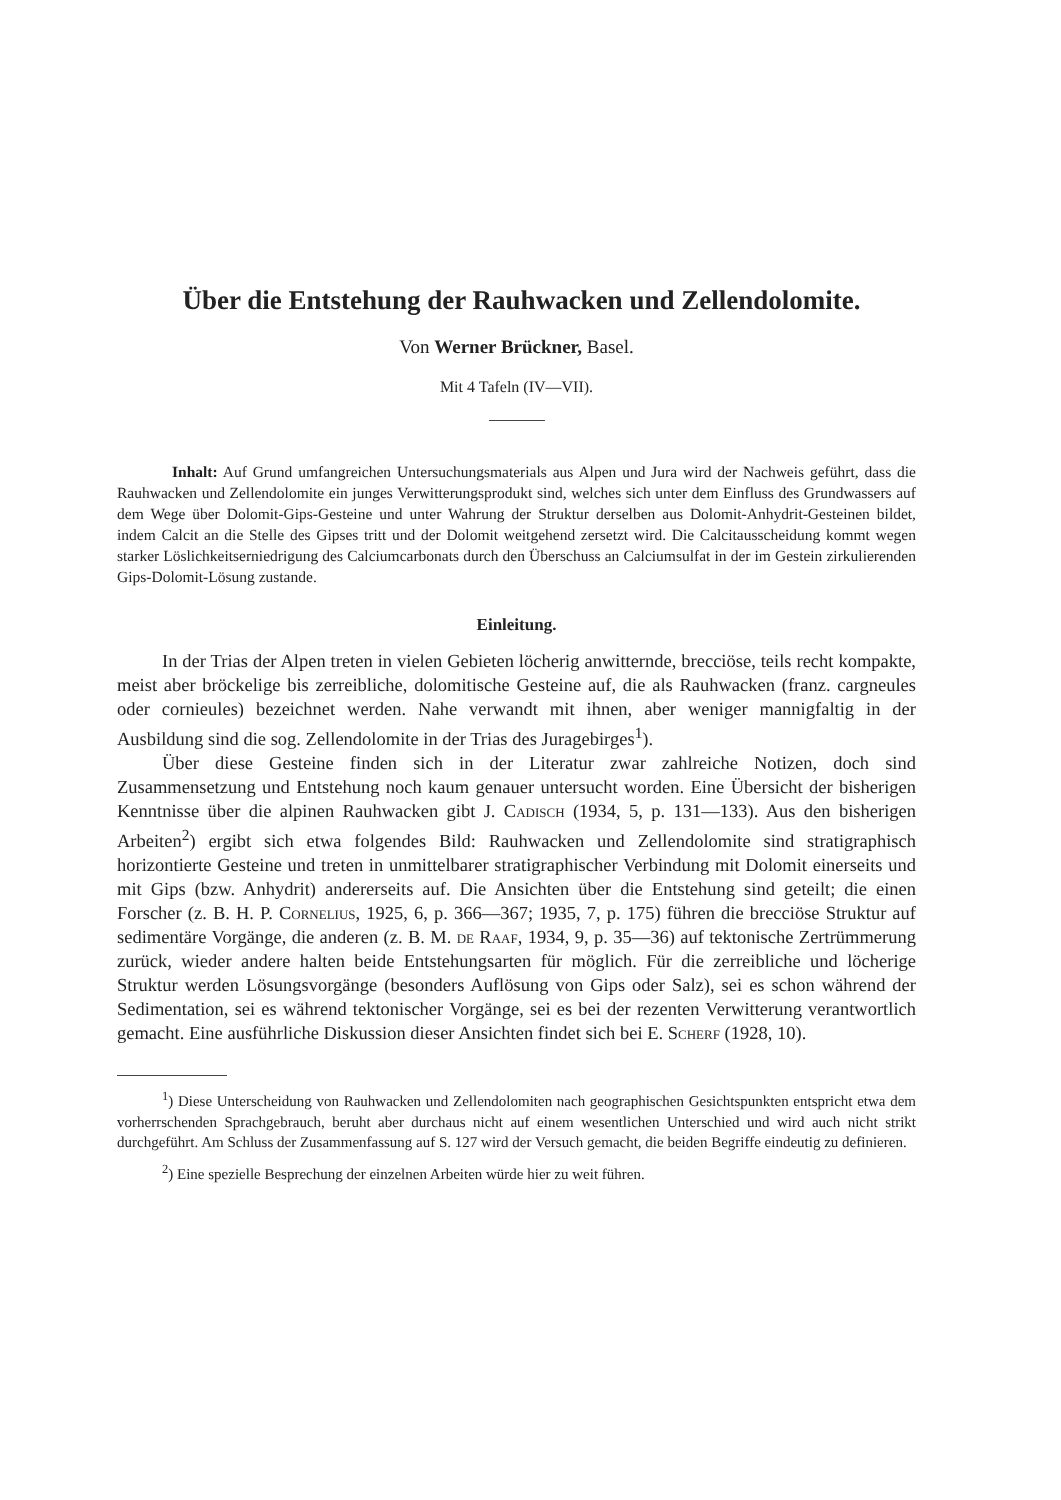Über die Entstehung der Rauhwacken und Zellendolomite.
Von Werner Brückner, Basel.
Mit 4 Tafeln (IV—VII).
Inhalt: Auf Grund umfangreichen Untersuchungsmaterials aus Alpen und Jura wird der Nachweis geführt, dass die Rauhwacken und Zellendolomite ein junges Verwitterungsprodukt sind, welches sich unter dem Einfluss des Grundwassers auf dem Wege über Dolomit-Gips-Gesteine und unter Wahrung der Struktur derselben aus Dolomit-Anhydrit-Gesteinen bildet, indem Calcit an die Stelle des Gipses tritt und der Dolomit weitgehend zersetzt wird. Die Calcitausscheidung kommt wegen starker Löslichkeitserniedrigung des Calciumcarbonats durch den Überschuss an Calciumsulfat in der im Gestein zirkulierenden Gips-Dolomit-Lösung zustande.
Einleitung.
In der Trias der Alpen treten in vielen Gebieten löcherig anwitternde, brecciöse, teils recht kompakte, meist aber bröckelige bis zerreibliche, dolomitische Gesteine auf, die als Rauhwacken (franz. cargneules oder cornieules) bezeichnet werden. Nahe verwandt mit ihnen, aber weniger mannigfaltig in der Ausbildung sind die sog. Zellendolomite in der Trias des Juragebirges<sup>1</sup>).
Über diese Gesteine finden sich in der Literatur zwar zahlreiche Notizen, doch sind Zusammensetzung und Entstehung noch kaum genauer untersucht worden. Eine Übersicht der bisherigen Kenntnisse über die alpinen Rauhwacken gibt J. Cadisch (1934, 5, p. 131—133). Aus den bisherigen Arbeiten<sup>2</sup>) ergibt sich etwa folgendes Bild: Rauhwacken und Zellendolomite sind stratigraphisch horizontierte Gesteine und treten in unmittelbarer stratigraphischer Verbindung mit Dolomit einerseits und mit Gips (bzw. Anhydrit) andererseits auf. Die Ansichten über die Entstehung sind geteilt; die einen Forscher (z. B. H. P. Cornelius, 1925, 6, p. 366—367; 1935, 7, p. 175) führen die brecciöse Struktur auf sedimentäre Vorgänge, die anderen (z. B. M. de Raaf, 1934, 9, p. 35—36) auf tektonische Zertrümmerung zurück, wieder andere halten beide Entstehungsarten für möglich. Für die zerreibliche und löcherige Struktur werden Lösungsvorgänge (besonders Auflösung von Gips oder Salz), sei es schon während der Sedimentation, sei es während tektonischer Vorgänge, sei es bei der rezenten Verwitterung verantwortlich gemacht. Eine ausführliche Diskussion dieser Ansichten findet sich bei E. Scherf (1928, 10).
<sup>1</sup>) Diese Unterscheidung von Rauhwacken und Zellendolomiten nach geographischen Gesichtspunkten entspricht etwa dem vorherrschenden Sprachgebrauch, beruht aber durchaus nicht auf einem wesentlichen Unterschied und wird auch nicht strikt durchgeführt. Am Schluss der Zusammenfassung auf S. 127 wird der Versuch gemacht, die beiden Begriffe eindeutig zu definieren.
<sup>2</sup>) Eine spezielle Besprechung der einzelnen Arbeiten würde hier zu weit führen.